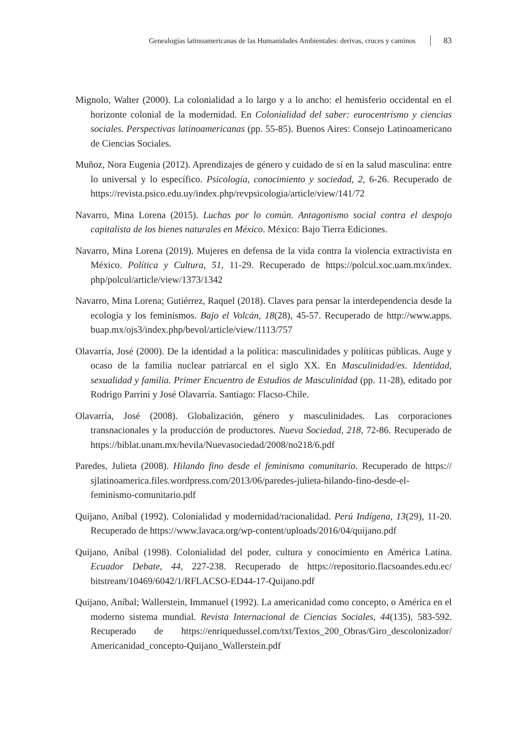Genealogías latinoamericanas de las Humanidades Ambientales: derivas, cruces y caminos 83
Mignolo, Walter (2000). La colonialidad a lo largo y a lo ancho: el hemisferio occidental en el horizonte colonial de la modernidad. En Colonialidad del saber: eurocentrismo y ciencias sociales. Perspectivas latinoamericanas (pp. 55-85). Buenos Aires: Consejo Latinoamericano de Ciencias Sociales.
Muñoz, Nora Eugenia (2012). Aprendizajes de género y cuidado de sí en la salud masculina: entre lo universal y lo específico. Psicología, conocimiento y sociedad, 2, 6-26. Recuperado de https://revista.psico.edu.uy/index.php/revpsicologia/article/view/141/72
Navarro, Mina Lorena (2015). Luchas por lo común. Antagonismo social contra el despojo capitalista de los bienes naturales en México. México: Bajo Tierra Ediciones.
Navarro, Mina Lorena (2019). Mujeres en defensa de la vida contra la violencia extractivista en México. Política y Cultura, 51, 11-29. Recuperado de https://polcul.xoc.uam.mx/index. php/polcul/article/view/1373/1342
Navarro, Mina Lorena; Gutiérrez, Raquel (2018). Claves para pensar la interdependencia desde la ecología y los feminismos. Bajo el Volcán, 18(28), 45-57. Recuperado de http://www.apps. buap.mx/ojs3/index.php/bevol/article/view/1113/757
Olavarría, José (2000). De la identidad a la política: masculinidades y políticas públicas. Auge y ocaso de la familia nuclear patriarcal en el siglo XX. En Masculinidad/es. Identidad, sexualidad y familia. Primer Encuentro de Estudios de Masculinidad (pp. 11-28), editado por Rodrigo Parrini y José Olavarría. Santiago: Flacso-Chile.
Olavarría, José (2008). Globalización, género y masculinidades. Las corporaciones transnacionales y la producción de productores. Nueva Sociedad, 218, 72-86. Recuperado de https://biblat.unam.mx/hevila/Nuevasociedad/2008/no218/6.pdf
Paredes, Julieta (2008). Hilando fino desde el feminismo comunitario. Recuperado de https:// sjlatinoamerica.files.wordpress.com/2013/06/paredes-julieta-hilando-fino-desde-el-feminismo-comunitario.pdf
Quijano, Aníbal (1992). Colonialidad y modernidad/racionalidad. Perú Indígena, 13(29), 11-20. Recuperado de https://www.lavaca.org/wp-content/uploads/2016/04/quijano.pdf
Quijano, Aníbal (1998). Colonialidad del poder, cultura y conocimiento en América Latina. Ecuador Debate, 44, 227-238. Recuperado de https://repositorio.flacsoandes.edu.ec/ bitstream/10469/6042/1/RFLACSO-ED44-17-Quijano.pdf
Quijano, Aníbal; Wallerstein, Immanuel (1992). La americanidad como concepto, o América en el moderno sistema mundial. Revista Internacional de Ciencias Sociales, 44(135), 583-592. Recuperado de https://enriquedussel.com/txt/Textos_200_Obras/Giro_descolonizador/ Americanidad_concepto-Quijano_Wallerstein.pdf